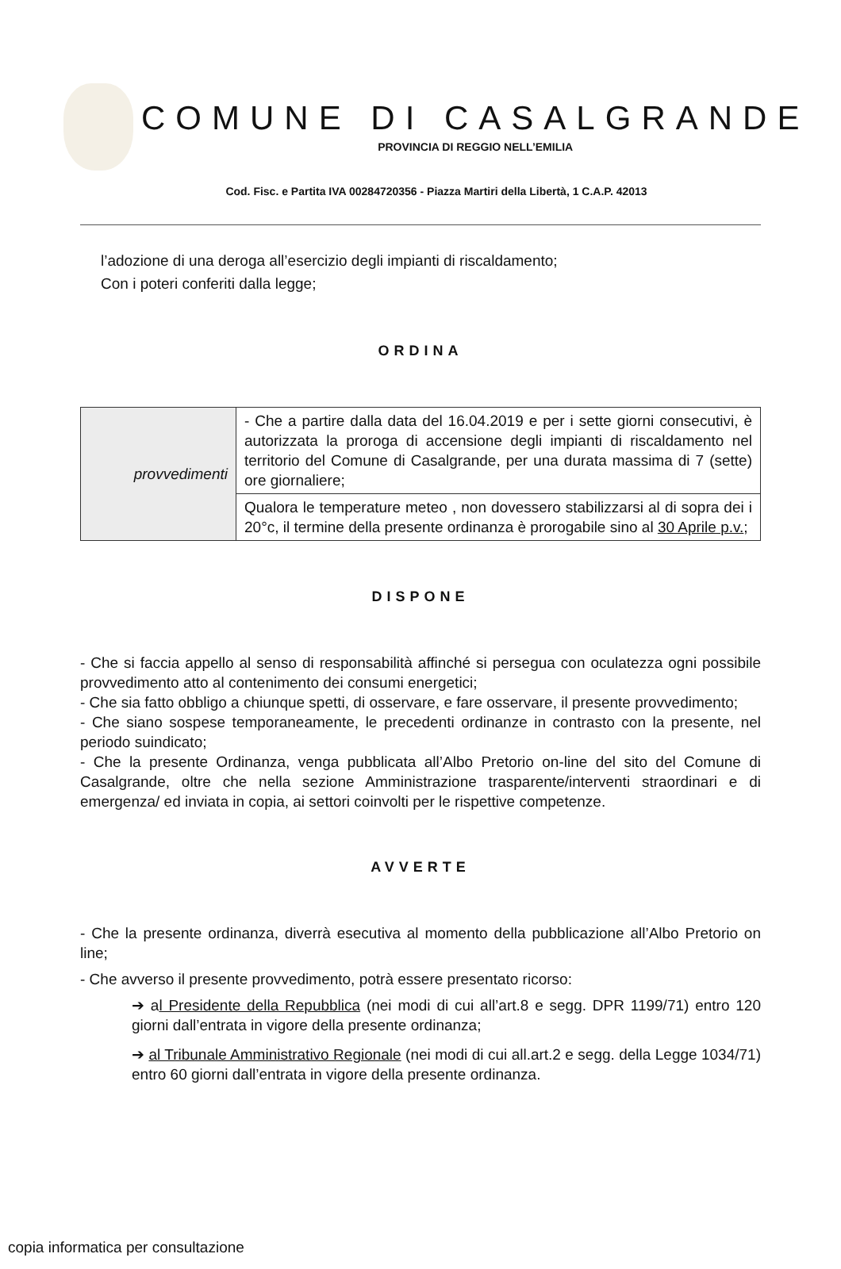COMUNE DI CASALGRANDE
PROVINCIA DI REGGIO NELL’EMILIA
Cod. Fisc. e Partita IVA 00284720356 - Piazza Martiri della Libertà, 1 C.A.P. 42013
l’adozione di una deroga all’esercizio degli impianti di riscaldamento;
Con i poteri conferiti dalla legge;
ORDINA
| provvedimenti | - Che a partire dalla data del 16.04.2019 e per i sette giorni consecutivi, è autorizzata la proroga di accensione degli impianti di riscaldamento nel territorio del Comune di Casalgrande, per una durata massima di 7 (sette) ore giornaliere; |
| | Qualora le temperature meteo , non dovessero stabilizzarsi al di sopra dei i 20°c, il termine della presente ordinanza è prorogabile sino al 30 Aprile p.v. ; |
DISPONE
- Che si faccia appello al senso di responsabilità affinché si persegua con oculatezza ogni possibile provvedimento atto al contenimento dei consumi energetici;
- Che sia fatto obbligo a chiunque spetti, di osservare, e fare osservare, il presente provvedimento;
- Che siano sospese temporaneamente, le precedenti ordinanze in contrasto con la presente, nel periodo suindicato;
- Che la presente Ordinanza, venga pubblicata all’Albo Pretorio on-line del sito del Comune di Casalgrande, oltre che nella sezione Amministrazione trasparente/interventi straordinari e di emergenza/ ed inviata in copia, ai settori coinvolti per le rispettive competenze.
AVVERTE
- Che la presente ordinanza, diverrà esecutiva al momento della pubblicazione all’Albo Pretorio on line;
- Che avverso il presente provvedimento, potrà essere presentato ricorso:
➔ al Presidente della Repubblica (nei modi di cui all’art.8 e segg. DPR 1199/71) entro 120 giorni dall’entrata in vigore della presente ordinanza;
➔ al Tribunale Amministrativo Regionale (nei modi di cui all.art.2 e segg. della Legge 1034/71) entro 60 giorni dall’entrata in vigore della presente ordinanza.
copia informatica per consultazione